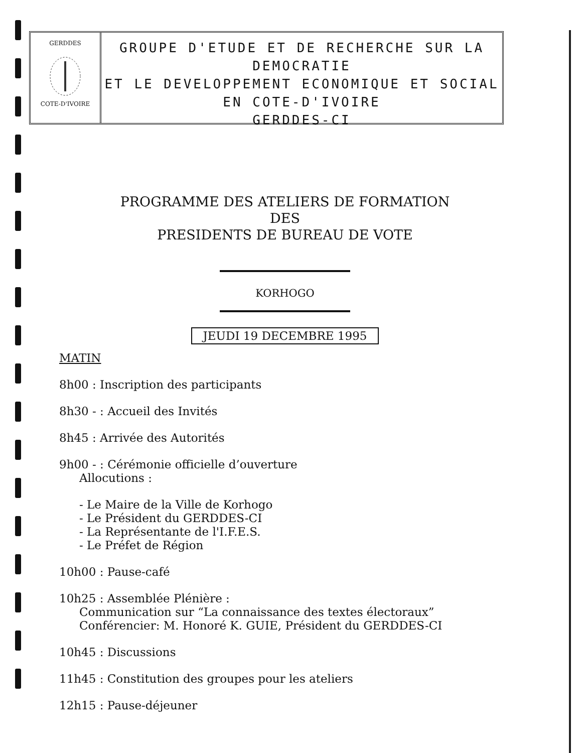GERDDES
COTE-D'IVOIRE
GROUPE D'ETUDE ET DE RECHERCHE SUR LA DEMOCRATIE
ET LE DEVELOPPEMENT ECONOMIQUE ET SOCIAL
EN COTE-D'IVOIRE
GERDDES-CI
PROGRAMME DES ATELIERS DE FORMATION
DES
PRESIDENTS DE BUREAU DE VOTE
KORHOGO
JEUDI 19 DECEMBRE 1995
MATIN
8h00 : Inscription des participants
8h30 - : Accueil des Invités
8h45 : Arrivée des Autorités
9h00 - : Cérémonie officielle d’ouverture
Allocutions :
- Le Maire de la Ville de Korhogo
- Le Président du GERDDES-CI
- La Représentante de l'I.F.E.S.
- Le Préfet de Région
10h00 : Pause-café
10h25 : Assemblée Plénière :
Communication sur “La connaissance des textes électoraux”
Conférencier: M. Honoré K. GUIE, Président du GERDDES-CI
10h45 : Discussions
11h45 : Constitution des groupes pour les ateliers
12h15 : Pause-déjeuner